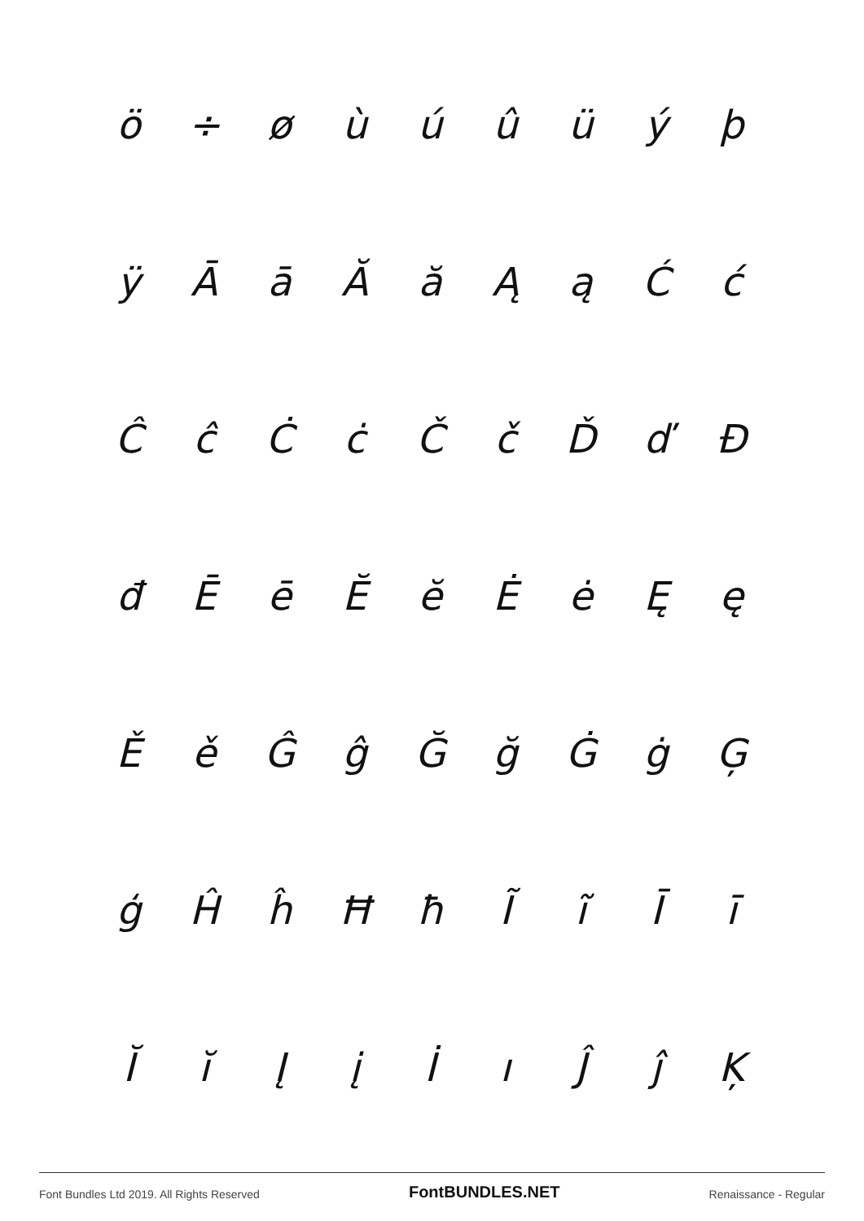ö ÷ ø ù ú û ü ý þ
ÿ Ā ā Ă ă Ą ą Ć ć
Ĉ ĉ Ċ ċ Č č Ď ď Đ
đ Ē ē Ĕ ĕ Ė ė Ę ę
Ě ě Ĝ ĝ Ğ ğ Ġ ġ Ģ
ģ Ĥ ĥ Ħ ħ Ĩ ĩ Ī ī
Ĭ ĭ Į į İ ı Ĵ ĵ Ķ
Font Bundles Ltd 2019. All Rights Reserved FontBUNDLES.NET Renaissance - Regular